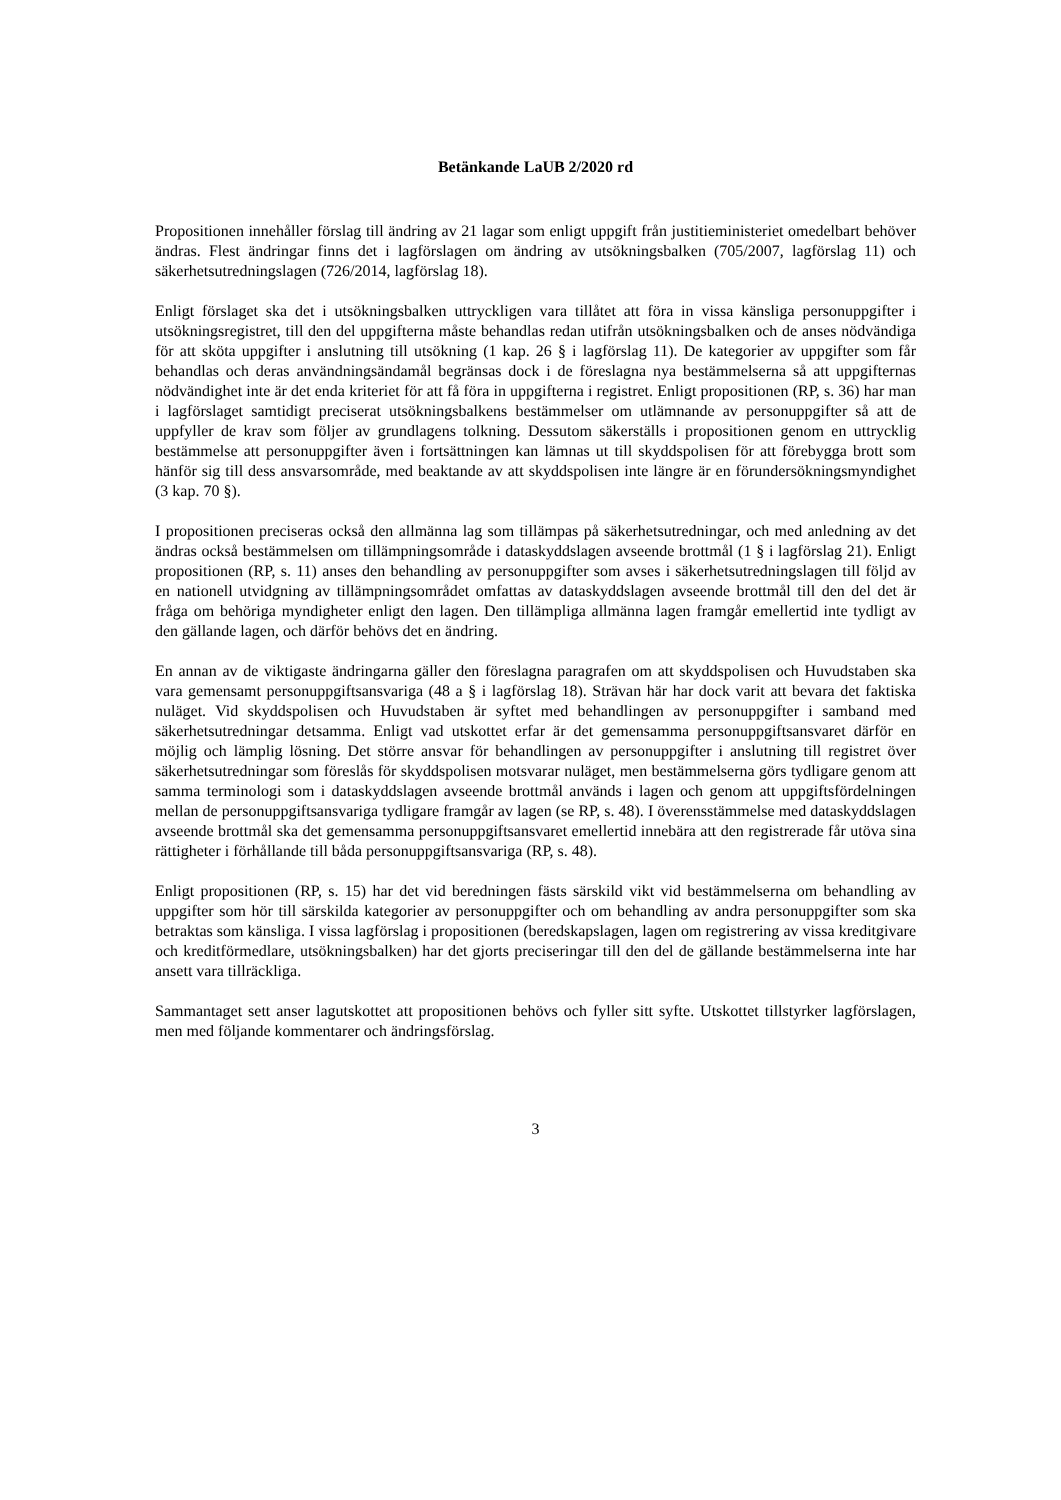Betänkande LaUB 2/2020 rd
Propositionen innehåller förslag till ändring av 21 lagar som enligt uppgift från justitieministeriet omedelbart behöver ändras. Flest ändringar finns det i lagförslagen om ändring av utsökningsbalken (705/2007, lagförslag 11) och säkerhetsutredningslagen (726/2014, lagförslag 18).
Enligt förslaget ska det i utsökningsbalken uttryckligen vara tillåtet att föra in vissa känsliga personuppgifter i utsökningsregistret, till den del uppgifterna måste behandlas redan utifrån utsökningsbalken och de anses nödvändiga för att sköta uppgifter i anslutning till utsökning (1 kap. 26 § i lagförslag 11). De kategorier av uppgifter som får behandlas och deras användningsändamål begränsas dock i de föreslagna nya bestämmelserna så att uppgifternas nödvändighet inte är det enda kriteriet för att få föra in uppgifterna i registret. Enligt propositionen (RP, s. 36) har man i lagförslaget samtidigt preciserat utsökningsbalkens bestämmelser om utlämnande av personuppgifter så att de uppfyller de krav som följer av grundlagens tolkning. Dessutom säkerställs i propositionen genom en uttrycklig bestämmelse att personuppgifter även i fortsättningen kan lämnas ut till skyddspolisen för att förebygga brott som hänför sig till dess ansvarsområde, med beaktande av att skyddspolisen inte längre är en förundersökningsmyndighet (3 kap. 70 §).
I propositionen preciseras också den allmänna lag som tillämpas på säkerhetsutredningar, och med anledning av det ändras också bestämmelsen om tillämpningsområde i dataskyddslagen avseende brottmål (1 § i lagförslag 21). Enligt propositionen (RP, s. 11) anses den behandling av personuppgifter som avses i säkerhetsutredningslagen till följd av en nationell utvidgning av tillämpningsområdet omfattas av dataskyddslagen avseende brottmål till den del det är fråga om behöriga myndigheter enligt den lagen. Den tillämpliga allmänna lagen framgår emellertid inte tydligt av den gällande lagen, och därför behövs det en ändring.
En annan av de viktigaste ändringarna gäller den föreslagna paragrafen om att skyddspolisen och Huvudstaben ska vara gemensamt personuppgiftsansvariga (48 a § i lagförslag 18). Strävan här har dock varit att bevara det faktiska nuläget. Vid skyddspolisen och Huvudstaben är syftet med behandlingen av personuppgifter i samband med säkerhetsutredningar detsamma. Enligt vad utskottet erfar är det gemensamma personuppgiftsansvaret därför en möjlig och lämplig lösning. Det större ansvar för behandlingen av personuppgifter i anslutning till registret över säkerhetsutredningar som föreslås för skyddspolisen motsvarar nuläget, men bestämmelserna görs tydligare genom att samma terminologi som i dataskyddslagen avseende brottmål används i lagen och genom att uppgiftsfördelningen mellan de personuppgiftsansvariga tydligare framgår av lagen (se RP, s. 48). I överensstämmelse med dataskyddslagen avseende brottmål ska det gemensamma personuppgiftsansvaret emellertid innebära att den registrerade får utöva sina rättigheter i förhållande till båda personuppgiftsansvariga (RP, s. 48).
Enligt propositionen (RP, s. 15) har det vid beredningen fästs särskild vikt vid bestämmelserna om behandling av uppgifter som hör till särskilda kategorier av personuppgifter och om behandling av andra personuppgifter som ska betraktas som känsliga. I vissa lagförslag i propositionen (beredskapslagen, lagen om registrering av vissa kreditgivare och kreditförmedlare, utsökningsbalken) har det gjorts preciseringar till den del de gällande bestämmelserna inte har ansett vara tillräckliga.
Sammantaget sett anser lagutskottet att propositionen behövs och fyller sitt syfte. Utskottet tillstyrker lagförslagen, men med följande kommentarer och ändringsförslag.
3